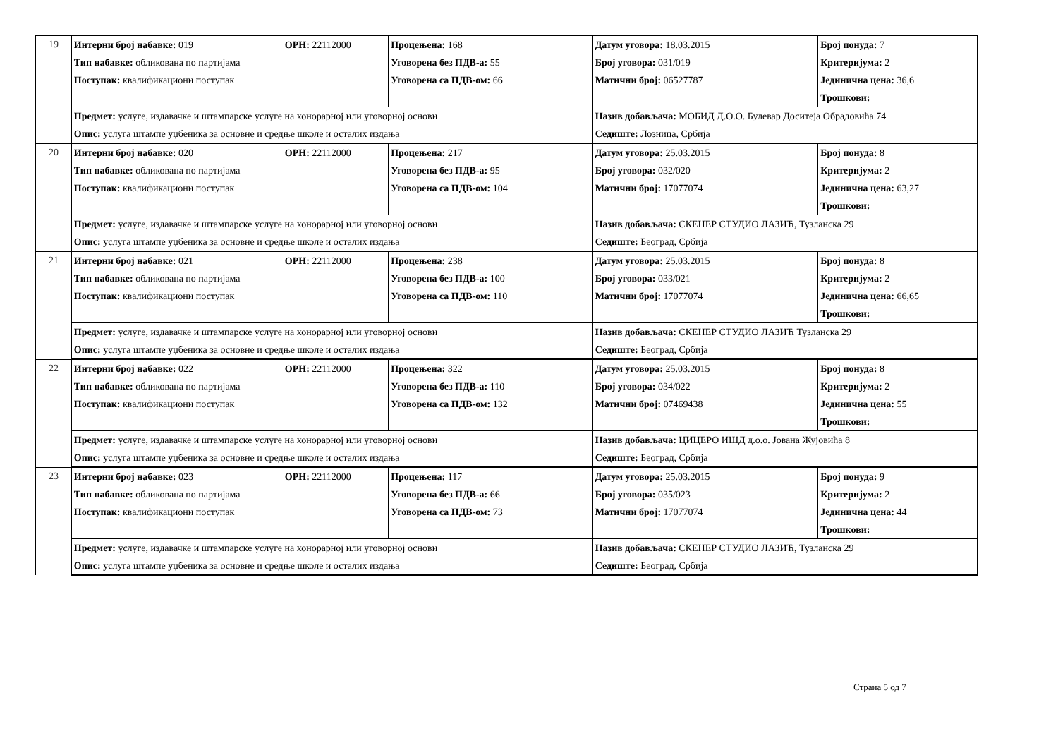| 19 | Интерни број набавке: 019 | ОРН: 22112000 | Процењена: 168 | Датум уговора: 18.03.2015 | Број понуда: 7 |
| | Тип набавке: обликована по партијама | | Уговорена без ПДВ-а: 55 | Број уговора: 031/019 | Критеријума: 2 |
| | Поступак: квалификациони поступак | | Уговорена са ПДВ-ом: 66 | Матични број: 06527787 | Јединична цена: 36,6 |
| | | | | | Трошкови: |
| | Предмет: услуге, издавачке и штампарске услуге на хонорарној или уговорној основи | | | Назив добављача: МОБИД Д.О.О. Булевар Доситеја Обрадовића 74 | |
| | Опис: услуга штампе уџбеника за основне и средње школе и осталих издања | | | Седиште: Лозница, Србија | |
| 20 | Интерни број набавке: 020 | ОРН: 22112000 | Процењена: 217 | Датум уговора: 25.03.2015 | Број понуда: 8 |
| | Тип набавке: обликована по партијама | | Уговорена без ПДВ-а: 95 | Број уговора: 032/020 | Критеријума: 2 |
| | Поступак: квалификациони поступак | | Уговорена са ПДВ-ом: 104 | Матични број: 17077074 | Јединична цена: 63,27 |
| | | | | | Трошкови: |
| | Предмет: услуге, издавачке и штампарске услуге на хонорарној или уговорној основи | | | Назив добављача: СКЕНЕР СТУДИО ЛАЗИЋ, Тузланска 29 | |
| | Опис: услуга штампе уџбеника за основне и средње школе и осталих издања | | | Седиште: Београд, Србија | |
| 21 | Интерни број набавке: 021 | ОРН: 22112000 | Процењена: 238 | Датум уговора: 25.03.2015 | Број понуда: 8 |
| | Тип набавке: обликована по партијама | | Уговорена без ПДВ-а: 100 | Број уговора: 033/021 | Критеријума: 2 |
| | Поступак: квалификациони поступак | | Уговорена са ПДВ-ом: 110 | Матични број: 17077074 | Јединична цена: 66,65 |
| | | | | | Трошкови: |
| | Предмет: услуге, издавачке и штампарске услуге на хонорарној или уговорној основи | | | Назив добављача: СКЕНЕР СТУДИО ЛАЗИЋ Тузланска 29 | |
| | Опис: услуга штампе уџбеника за основне и средње школе и осталих издања | | | Седиште: Београд, Србија | |
| 22 | Интерни број набавке: 022 | ОРН: 22112000 | Процењена: 322 | Датум уговора: 25.03.2015 | Број понуда: 8 |
| | Тип набавке: обликована по партијама | | Уговорена без ПДВ-а: 110 | Број уговора: 034/022 | Критеријума: 2 |
| | Поступак: квалификациони поступак | | Уговорена са ПДВ-ом: 132 | Матични број: 07469438 | Јединична цена: 55 |
| | | | | | Трошкови: |
| | Предмет: услуге, издавачке и штампарске услуге на хонорарној или уговорној основи | | | Назив добављача: ЦИЦЕРО ИШД д.о.о. Јована Жујовића 8 | |
| | Опис: услуга штампе уџбеника за основне и средње школе и осталих издања | | | Седиште: Београд, Србија | |
| 23 | Интерни број набавке: 023 | ОРН: 22112000 | Процењена: 117 | Датум уговора: 25.03.2015 | Број понуда: 9 |
| | Тип набавке: обликована по партијама | | Уговорена без ПДВ-а: 66 | Број уговора: 035/023 | Критеријума: 2 |
| | Поступак: квалификациони поступак | | Уговорена са ПДВ-ом: 73 | Матични број: 17077074 | Јединична цена: 44 |
| | | | | | Трошкови: |
| | Предмет: услуге, издавачке и штампарске услуге на хонорарној или уговорној основи | | | Назив добављача: СКЕНЕР СТУДИО ЛАЗИЋ, Тузланска 29 | |
| | Опис: услуга штампе уџбеника за основне и средње школе и осталих издања | | | Седиште: Београд, Србија | |
Страна 5 од 7